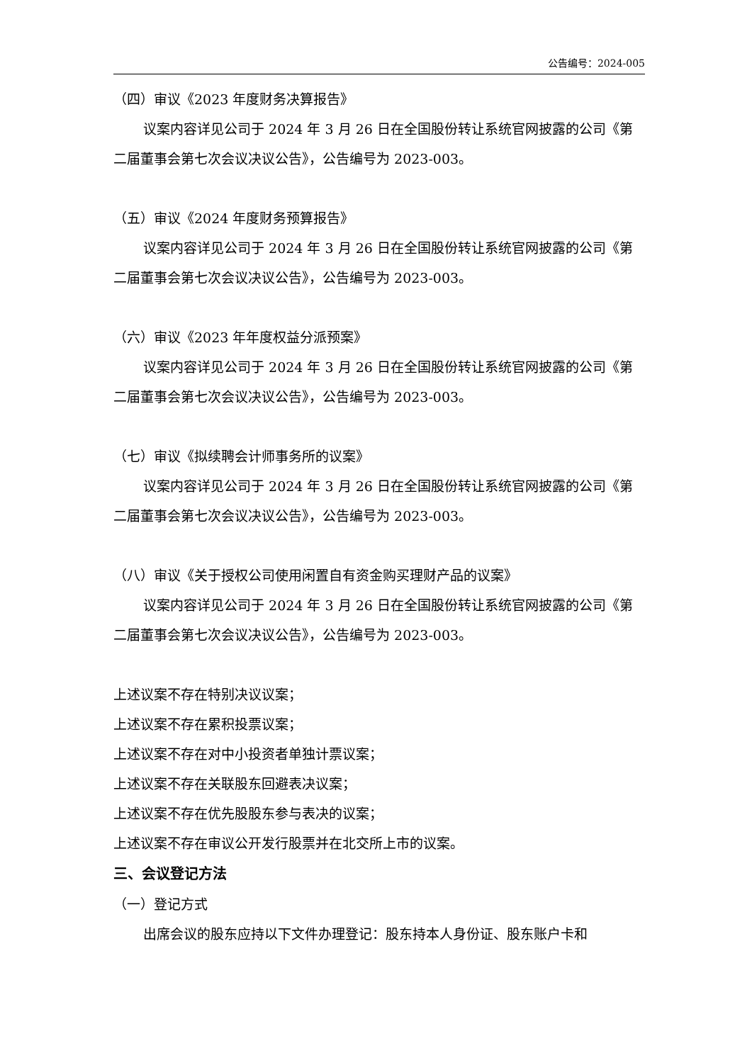公告编号：2024-005
（四）审议《2023 年度财务决算报告》
议案内容详见公司于 2024 年 3 月 26 日在全国股份转让系统官网披露的公司《第二届董事会第七次会议决议公告》，公告编号为 2023-003。
（五）审议《2024 年度财务预算报告》
议案内容详见公司于 2024 年 3 月 26 日在全国股份转让系统官网披露的公司《第二届董事会第七次会议决议公告》，公告编号为 2023-003。
（六）审议《2023 年年度权益分派预案》
议案内容详见公司于 2024 年 3 月 26 日在全国股份转让系统官网披露的公司《第二届董事会第七次会议决议公告》，公告编号为 2023-003。
（七）审议《拟续聘会计师事务所的议案》
议案内容详见公司于 2024 年 3 月 26 日在全国股份转让系统官网披露的公司《第二届董事会第七次会议决议公告》，公告编号为 2023-003。
（八）审议《关于授权公司使用闲置自有资金购买理财产品的议案》
议案内容详见公司于 2024 年 3 月 26 日在全国股份转让系统官网披露的公司《第二届董事会第七次会议决议公告》，公告编号为 2023-003。
上述议案不存在特别决议议案；
上述议案不存在累积投票议案；
上述议案不存在对中小投资者单独计票议案；
上述议案不存在关联股东回避表决议案；
上述议案不存在优先股股东参与表决的议案；
上述议案不存在审议公开发行股票并在北交所上市的议案。
三、会议登记方法
（一）登记方式
出席会议的股东应持以下文件办理登记：股东持本人身份证、股东账户卡和